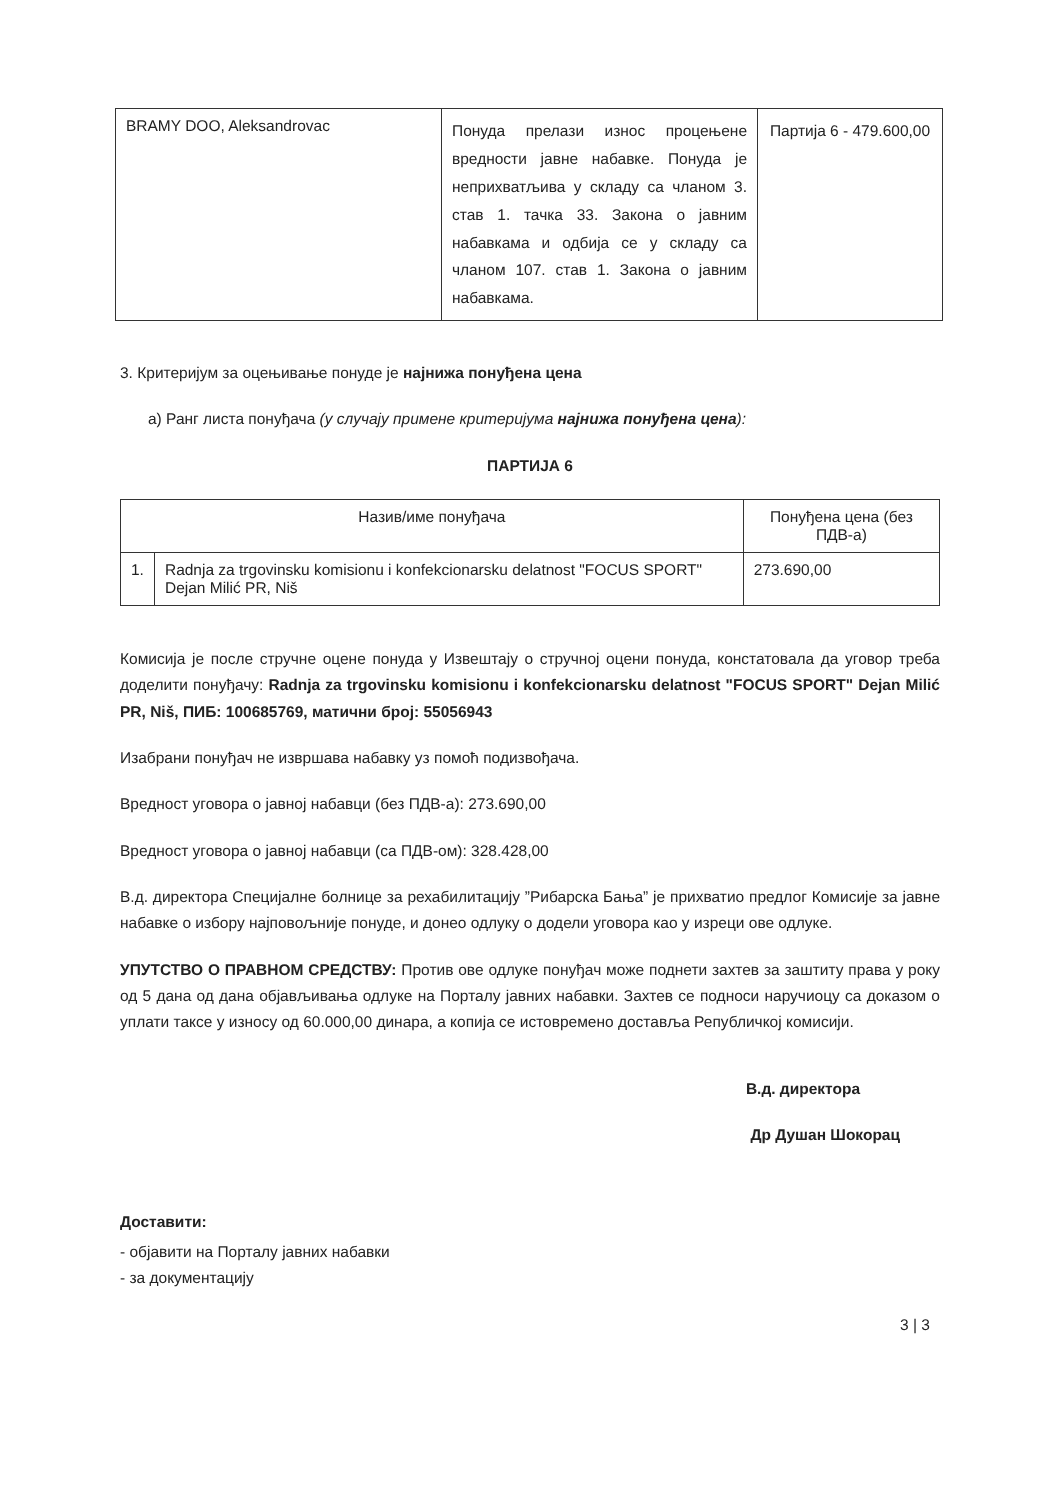| BRAMY DOO, Aleksandrovac | Понуда прелази износ процењене вредности јавне набавке. Понуда је неприхватљива у складу са чланом 3. став 1. тачка 33. Закона о јавним набавкама и одбија се у складу са чланом 107. став 1. Закона о јавним набавкама. | Партија 6 - 479.600,00 |
3. Критеријум за оцењивање понуде је најнижа понуђена цена
а) Ранг листа понуђача (у случају примене критеријума најнижа понуђена цена):
ПАРТИЈА 6
| Назив/име понуђача | | Понуђена цена (без ПДВ-а) |
| --- | --- | --- |
| 1. | Radnja za trgovinsku komisionu i konfekcionarsku delatnost "FOCUS SPORT" Dejan Milić PR, Niš | 273.690,00 |
Комисија је после стручне оцене понуда у Извештају о стручној оцени понуда, констатовала да уговор треба доделити понуђачу: Radnja za trgovinsku komisionu i konfekcionarsku delatnost "FOCUS SPORT" Dejan Milić PR, Niš, ПИБ: 100685769, матични број: 55056943
Изабрани понуђач не извршава набавку уз помоћ подизвођача.
Вредност уговора о јавној набавци (без ПДВ-а): 273.690,00
Вредност уговора о јавној набавци (са ПДВ-ом): 328.428,00
В.д. директора Специјалне болнице за рехабилитацију ”Рибарска Бања” је прихватио предлог Комисије за јавне набавке о избору најповољније понуде, и донео одлуку о додели уговора као у изреци ове одлуке.
УПУТСТВО О ПРАВНОМ СРЕДСТВУ: Против ове одлуке понуђач може поднети захтев за заштиту права у року од 5 дана од дана објављивања одлуке на Порталу јавних набавки. Захтев се подноси наручиоцу са доказом о уплати таксе у износу од 60.000,00 динара, а копија се истовремено доставља Републичкој комисији.
В.д. директора
Др Душан Шокорац
Доставити:
- објавити на Порталу јавних набавки
- за документацију
3 | 3